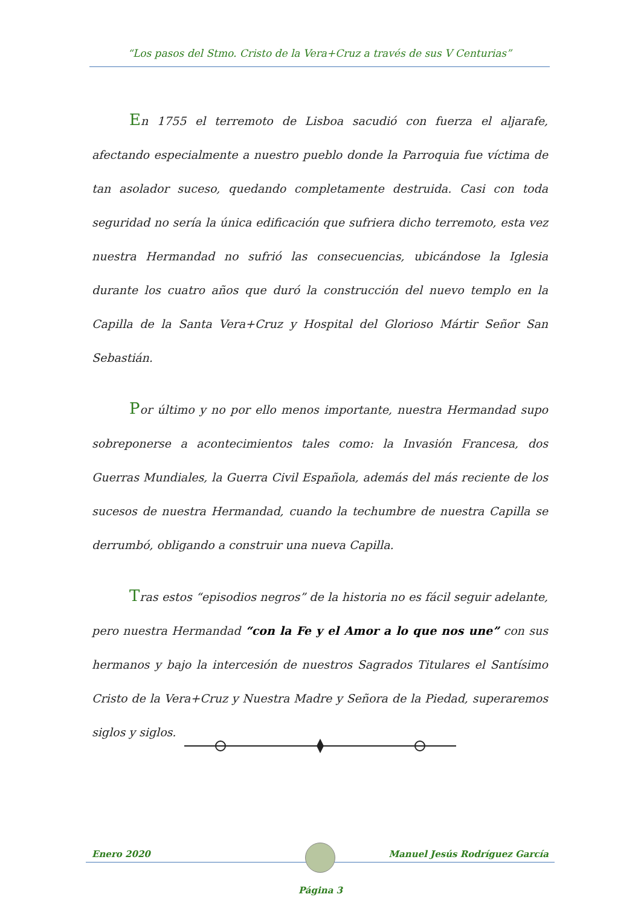“Los pasos del Stmo. Cristo de la Vera+Cruz a través de sus V Centurias”
En 1755 el terremoto de Lisboa sacudió con fuerza el aljarafe, afectando especialmente a nuestro pueblo donde la Parroquia fue víctima de tan asolador suceso, quedando completamente destruida. Casi con toda seguridad no sería la única edificación que sufriera dicho terremoto, esta vez nuestra Hermandad no sufrió las consecuencias, ubicándose la Iglesia durante los cuatro años que duró la construcción del nuevo templo en la Capilla de la Santa Vera+Cruz y Hospital del Glorioso Mártir Señor San Sebastián.
Por último y no por ello menos importante, nuestra Hermandad supo sobreponerse a acontecimientos tales como: la Invasión Francesa, dos Guerras Mundiales, la Guerra Civil Española, además del más reciente de los sucesos de nuestra Hermandad, cuando la techumbre de nuestra Capilla se derrumbó, obligando a construir una nueva Capilla.
Tras estos “episodios negros” de la historia no es fácil seguir adelante, pero nuestra Hermandad “con la Fe y el Amor a lo que nos une” con sus hermanos y bajo la intercesión de nuestros Sagrados Titulares el Santísimo Cristo de la Vera+Cruz y Nuestra Madre y Señora de la Piedad, superaremos siglos y siglos.
Enero 2020 Manuel Jesús Rodríguez García
Página 3